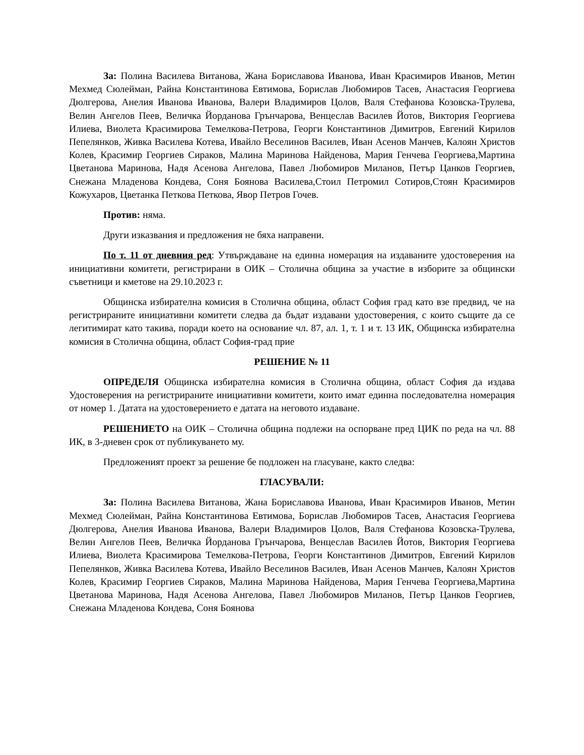За: Полина Василева Витанова, Жана Бориславова Иванова, Иван Красимиров Иванов, Метин Мехмед Сюлейман, Райна Константинова Евтимова, Борислав Любомиров Тасев, Анастасия Георгиева Дюлгерова, Анелия Иванова Иванова, Валери Владимиров Цолов, Валя Стефанова Козовска-Трулева, Велин Ангелов Пеев, Величка Йорданова Грънчарова, Венцеслав Василев Йотов, Виктория Георгиева Илиева, Виолета Красимирова Темелкова-Петрова, Георги Константинов Димитров, Евгений Кирилов Пепелянков, Живка Василева Котева, Ивайло Веселинов Василев, Иван Асенов Манчев, Калоян Христов Колев, Красимир Георгиев Сираков, Малина Маринова Найденова, Мария Генчева Георгиева,Мартина Цветанова Маринова, Надя Асенова Ангелова, Павел Любомиров Миланов, Петър Цанков Георгиев, Снежана Младенова Кондева, Соня Боянова Василева,Стоил Петромил Сотиров,Стоян Красимиров Кожухаров, Цветанка Петкова Петкова, Явор Петров Гочев.
Против: няма.
Други изказвания и предложения не бяха направени.
По т. 11 от дневния ред: Утвърждаване на единна номерация на издаваните удостоверения на инициативни комитети, регистрирани в ОИК – Столична община за участие в изборите за общински съветници и кметове на 29.10.2023 г.
Общинска избирателна комисия в Столична община, област София град като взе предвид, че на регистрираните инициативни комитети следва да бъдат издавани удостоверения, с които същите да се легитимират като такива, поради което на основание чл. 87, ал. 1, т. 1 и т. 13 ИК, Общинска избирателна комисия в Столична община, област София-град прие
РЕШЕНИЕ № 11
ОПРЕДЕЛЯ Общинска избирателна комисия в Столична община, област София да издава Удостоверения на регистрираните инициативни комитети, които имат единна последователна номерация от номер 1. Датата на удостоверението е датата на неговото издаване.
РЕШЕНИЕТО на ОИК – Столична община подлежи на оспорване пред ЦИК по реда на чл. 88 ИК, в 3-дневен срок от публикуването му.
Предложеният проект за решение бе подложен на гласуване, както следва:
ГЛАСУВАЛИ:
За: Полина Василева Витанова, Жана Бориславова Иванова, Иван Красимиров Иванов, Метин Мехмед Сюлейман, Райна Константинова Евтимова, Борислав Любомиров Тасев, Анастасия Георгиева Дюлгерова, Анелия Иванова Иванова, Валери Владимиров Цолов, Валя Стефанова Козовска-Трулева, Велин Ангелов Пеев, Величка Йорданова Грънчарова, Венцеслав Василев Йотов, Виктория Георгиева Илиева, Виолета Красимирова Темелкова-Петрова, Георги Константинов Димитров, Евгений Кирилов Пепелянков, Живка Василева Котева, Ивайло Веселинов Василев, Иван Асенов Манчев, Калоян Христов Колев, Красимир Георгиев Сираков, Малина Маринова Найденова, Мария Генчева Георгиева,Мартина Цветанова Маринова, Надя Асенова Ангелова, Павел Любомиров Миланов, Петър Цанков Георгиев, Снежана Младенова Кондева, Соня Боянова